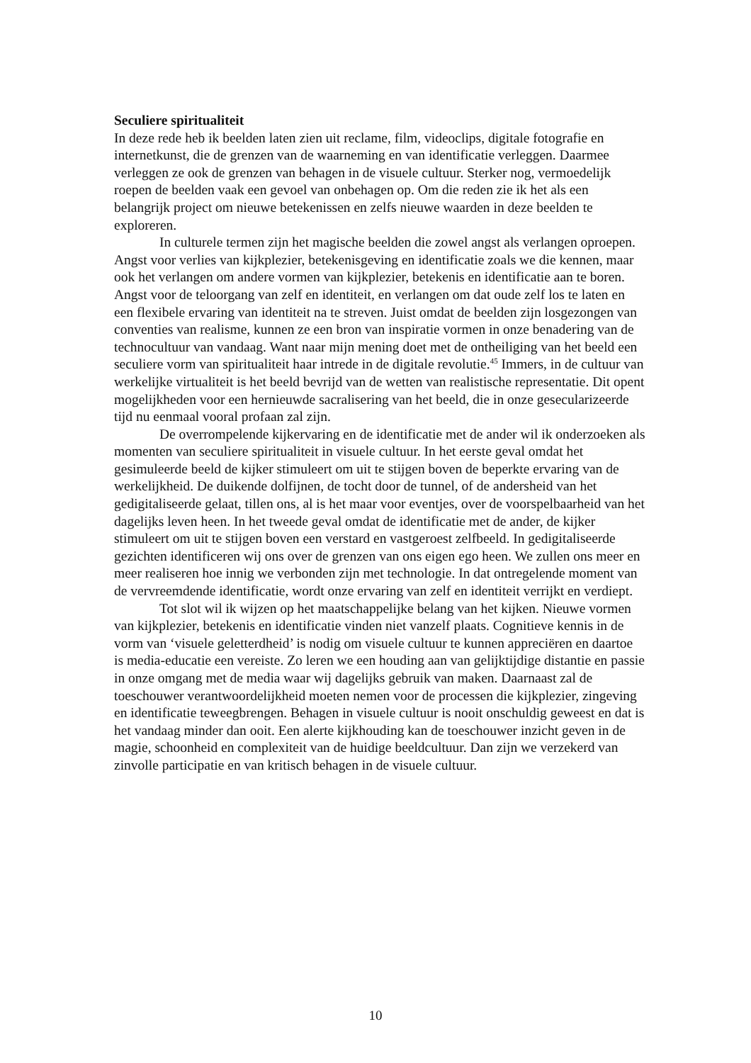Seculiere spiritualiteit
In deze rede heb ik beelden laten zien uit reclame, film, videoclips, digitale fotografie en internetkunst, die de grenzen van de waarneming en van identificatie verleggen. Daarmee verleggen ze ook de grenzen van behagen in de visuele cultuur. Sterker nog, vermoedelijk roepen de beelden vaak een gevoel van onbehagen op. Om die reden zie ik het als een belangrijk project om nieuwe betekenissen en zelfs nieuwe waarden in deze beelden te exploreren.
In culturele termen zijn het magische beelden die zowel angst als verlangen oproepen. Angst voor verlies van kijkplezier, betekenisgeving en identificatie zoals we die kennen, maar ook het verlangen om andere vormen van kijkplezier, betekenis en identificatie aan te boren. Angst voor de teloorgang van zelf en identiteit, en verlangen om dat oude zelf los te laten en een flexibele ervaring van identiteit na te streven. Juist omdat de beelden zijn losgezongen van conventies van realisme, kunnen ze een bron van inspiratie vormen in onze benadering van de technocultuur van vandaag. Want naar mijn mening doet met de ontheiliging van het beeld een seculiere vorm van spiritualiteit haar intrede in de digitale revolutie.<sup>45</sup> Immers, in de cultuur van werkelijke virtualiteit is het beeld bevrijd van de wetten van realistische representatie. Dit opent mogelijkheden voor een hernieuwde sacralisering van het beeld, die in onze gesecularizeerde tijd nu eenmaal vooral profaan zal zijn.
De overrompelende kijkervaring en de identificatie met de ander wil ik onderzoeken als momenten van seculiere spiritualiteit in visuele cultuur. In het eerste geval omdat het gesimuleerde beeld de kijker stimuleert om uit te stijgen boven de beperkte ervaring van de werkelijkheid. De duikende dolfijnen, de tocht door de tunnel, of de andersheid van het gedigitaliseerde gelaat, tillen ons, al is het maar voor eventjes, over de voorspelbaarheid van het dagelijks leven heen. In het tweede geval omdat de identificatie met de ander, de kijker stimuleert om uit te stijgen boven een verstard en vastgeroest zelfbeeld. In gedigitaliseerde gezichten identificeren wij ons over de grenzen van ons eigen ego heen. We zullen ons meer en meer realiseren hoe innig we verbonden zijn met technologie. In dat ontregelende moment van de vervreemdende identificatie, wordt onze ervaring van zelf en identiteit verrijkt en verdiept.
Tot slot wil ik wijzen op het maatschappelijke belang van het kijken. Nieuwe vormen van kijkplezier, betekenis en identificatie vinden niet vanzelf plaats. Cognitieve kennis in de vorm van ‘visuele geletterdheid’ is nodig om visuele cultuur te kunnen appreciëren en daartoe is media-educatie een vereiste. Zo leren we een houding aan van gelijktijdige distantie en passie in onze omgang met de media waar wij dagelijks gebruik van maken. Daarnaast zal de toeschouwer verantwoordelijkheid moeten nemen voor de processen die kijkplezier, zingeving en identificatie teweegbrengen. Behagen in visuele cultuur is nooit onschuldig geweest en dat is het vandaag minder dan ooit. Een alerte kijkhouding kan de toeschouwer inzicht geven in de magie, schoonheid en complexiteit van de huidige beeldcultuur. Dan zijn we verzekerd van zinvolle participatie en van kritisch behagen in de visuele cultuur.
10